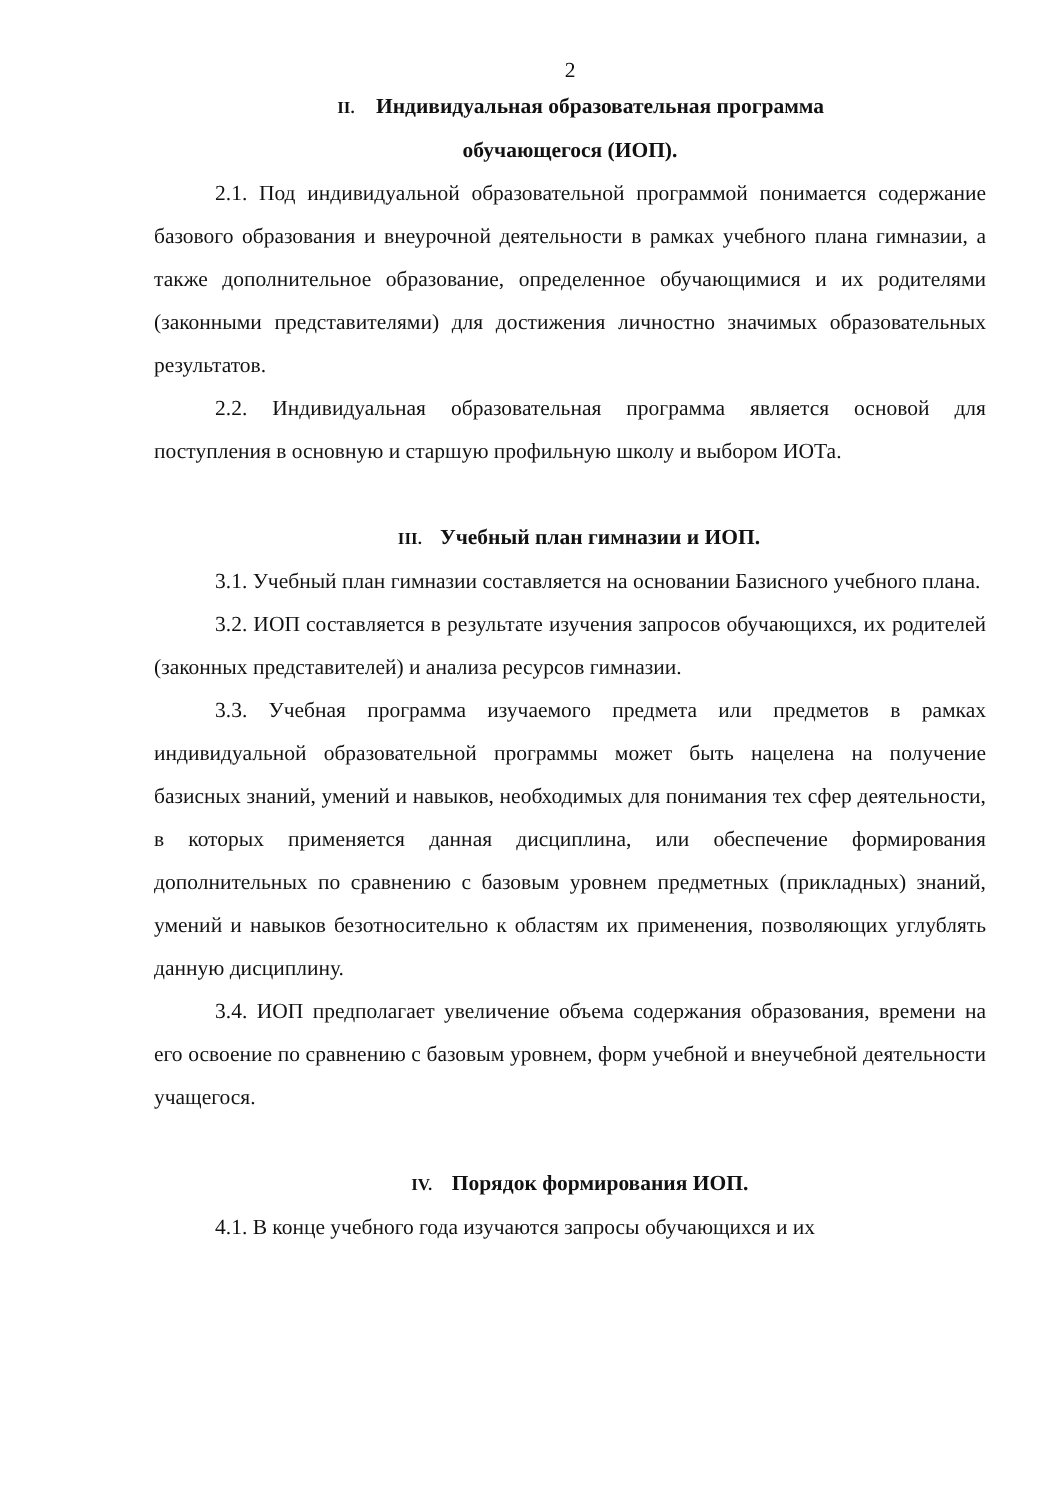2
II. Индивидуальная образовательная программа
обучающегося (ИОП).
2.1. Под индивидуальной образовательной программой понимается содержание базового образования и внеурочной деятельности в рамках учебного плана гимназии, а также дополнительное образование, определенное обучающимися и их родителями (законными представителями) для достижения личностно значимых образовательных результатов.
2.2. Индивидуальная образовательная программа является основой для поступления в основную и старшую профильную школу и выбором ИОТа.
III. Учебный план гимназии и ИОП.
3.1. Учебный план гимназии составляется на основании Базисного учебного плана.
3.2. ИОП составляется в результате изучения запросов обучающихся, их родителей (законных представителей) и анализа ресурсов гимназии.
3.3. Учебная программа изучаемого предмета или предметов в рамках индивидуальной образовательной программы может быть нацелена на получение базисных знаний, умений и навыков, необходимых для понимания тех сфер деятельности, в которых применяется данная дисциплина, или обеспечение формирования дополнительных по сравнению с базовым уровнем предметных (прикладных) знаний, умений и навыков безотносительно к областям их применения, позволяющих углублять данную дисциплину.
3.4. ИОП предполагает увеличение объема содержания образования, времени на его освоение по сравнению с базовым уровнем, форм учебной и внеучебной деятельности учащегося.
IV. Порядок формирования ИОП.
4.1. В конце учебного года изучаются запросы обучающихся и их